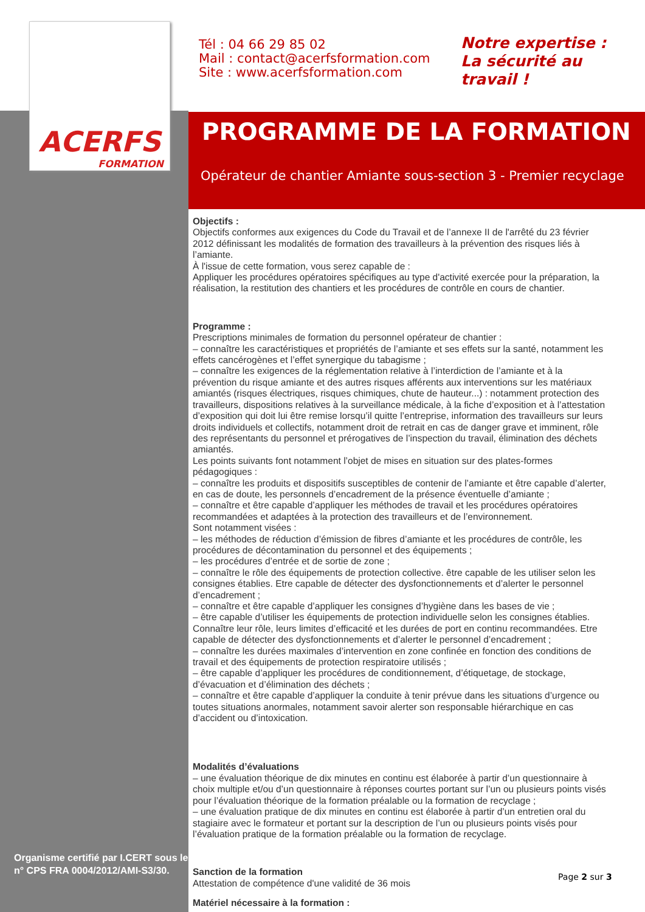ACERFS
FORMATION
Tél : 04 66 29 85 02
Mail : contact@acerfsformation.com
Site : www.acerfsformation.com
Notre expertise :
La sécurité au
travail !
PROGRAMME DE LA FORMATION
Opérateur de chantier Amiante sous-section 3 - Premier recyclage
Objectifs :
Objectifs conformes aux exigences du Code du Travail et de l’annexe II de l'arrêté du 23 février 2012 définissant les modalités de formation des travailleurs à la prévention des risques liés à l’amiante.
À l'issue de cette formation, vous serez capable de :
Appliquer les procédures opératoires spécifiques au type d'activité exercée pour la préparation, la réalisation, la restitution des chantiers et les procédures de contrôle en cours de chantier.
Programme :
Prescriptions minimales de formation du personnel opérateur de chantier :
– connaître les caractéristiques et propriétés de l’amiante et ses effets sur la santé, notamment les effets cancérogènes et l’effet synergique du tabagisme ;
– connaître les exigences de la réglementation relative à l’interdiction de l’amiante et à la prévention du risque amiante et des autres risques afférents aux interventions sur les matériaux amiantés (risques électriques, risques chimiques, chute de hauteur...) : notamment protection des travailleurs, dispositions relatives à la surveillance médicale, à la fiche d’exposition et à l’attestation d’exposition qui doit lui être remise lorsqu’il quitte l’entreprise, information des travailleurs sur leurs droits individuels et collectifs, notamment droit de retrait en cas de danger grave et imminent, rôle des représentants du personnel et prérogatives de l’inspection du travail, élimination des déchets amiantés.
Les points suivants font notamment l’objet de mises en situation sur des plates-formes pédagogiques :
– connaître les produits et dispositifs susceptibles de contenir de l’amiante et être capable d’alerter, en cas de doute, les personnels d’encadrement de la présence éventuelle d’amiante ;
– connaître et être capable d’appliquer les méthodes de travail et les procédures opératoires recommandées et adaptées à la protection des travailleurs et de l’environnement.
Sont notamment visées :
– les méthodes de réduction d’émission de fibres d’amiante et les procédures de contrôle, les procédures de décontamination du personnel et des équipements ;
– les procédures d’entrée et de sortie de zone ;
– connaître le rôle des équipements de protection collective. être capable de les utiliser selon les consignes établies. Etre capable de détecter des dysfonctionnements et d’alerter le personnel d’encadrement ;
– connaître et être capable d’appliquer les consignes d’hygiène dans les bases de vie ;
– être capable d’utiliser les équipements de protection individuelle selon les consignes établies. Connaître leur rôle, leurs limites d’efficacité et les durées de port en continu recommandées. Etre capable de détecter des dysfonctionnements et d’alerter le personnel d’encadrement ;
– connaître les durées maximales d’intervention en zone confinée en fonction des conditions de travail et des équipements de protection respiratoire utilisés ;
– être capable d’appliquer les procédures de conditionnement, d’étiquetage, de stockage, d’évacuation et d’élimination des déchets ;
– connaître et être capable d’appliquer la conduite à tenir prévue dans les situations d’urgence ou toutes situations anormales, notamment savoir alerter son responsable hiérarchique en cas d’accident ou d’intoxication.
Modalités d’évaluations
– une évaluation théorique de dix minutes en continu est élaborée à partir d’un questionnaire à choix multiple et/ou d’un questionnaire à réponses courtes portant sur l’un ou plusieurs points visés pour l’évaluation théorique de la formation préalable ou la formation de recyclage ;
– une évaluation pratique de dix minutes en continu est élaborée à partir d’un entretien oral du stagiaire avec le formateur et portant sur la description de l’un ou plusieurs points visés pour l’évaluation pratique de la formation préalable ou la formation de recyclage.
Sanction de la formation
Attestation de compétence d'une validité de 36 mois
Matériel nécessaire à la formation :
Organisme certifié par I.CERT sous le
n° CPS FRA 0004/2012/AMI-S3/30.
Page 2 sur 3